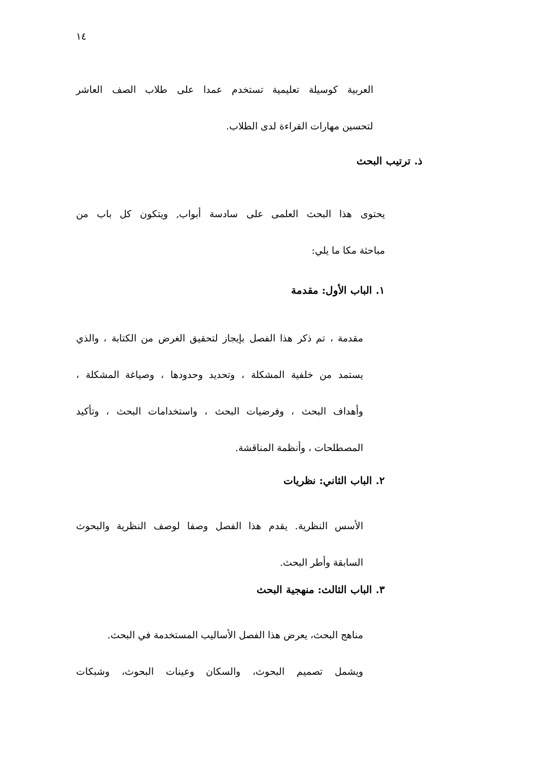١٤
العربية كوسيلة تعليمية تستخدم عمدا على طلاب الصف العاشر
لتحسين مهارات القراءة لدى الطلاب.
ذ. ترتيب البحث
يحتوى هذا البحث العلمى على سادسة أبواب, ويتكون كل باب من
مباحثة مكا ما يلي:
١. الباب الأول: مقدمة
مقدمة ، تم ذكر هذا الفصل بإيجاز لتحقيق الغرض من الكتابة ، والذي
يستمد من خلفية المشكلة ، وتحديد وحدودها ، وصياغة المشكلة ،
وأهداف البحث ، وفرضيات البحث ، واستخدامات البحث ، وتأكيد
المصطلحات ، وأنظمة المناقشة.
٢. الباب الثاني: نظريات
الأسس النظرية. يقدم هذا الفصل وصفا لوصف النظرية والبحوث
السابقة وأطر البحث.
٣. الباب الثالث: منهجية البحث
مناهج البحث، يعرض هذا الفصل الأساليب المستخدمة في البحث.
ويشمل تصميم البحوث، والسكان وعينات البحوث، وشبكات